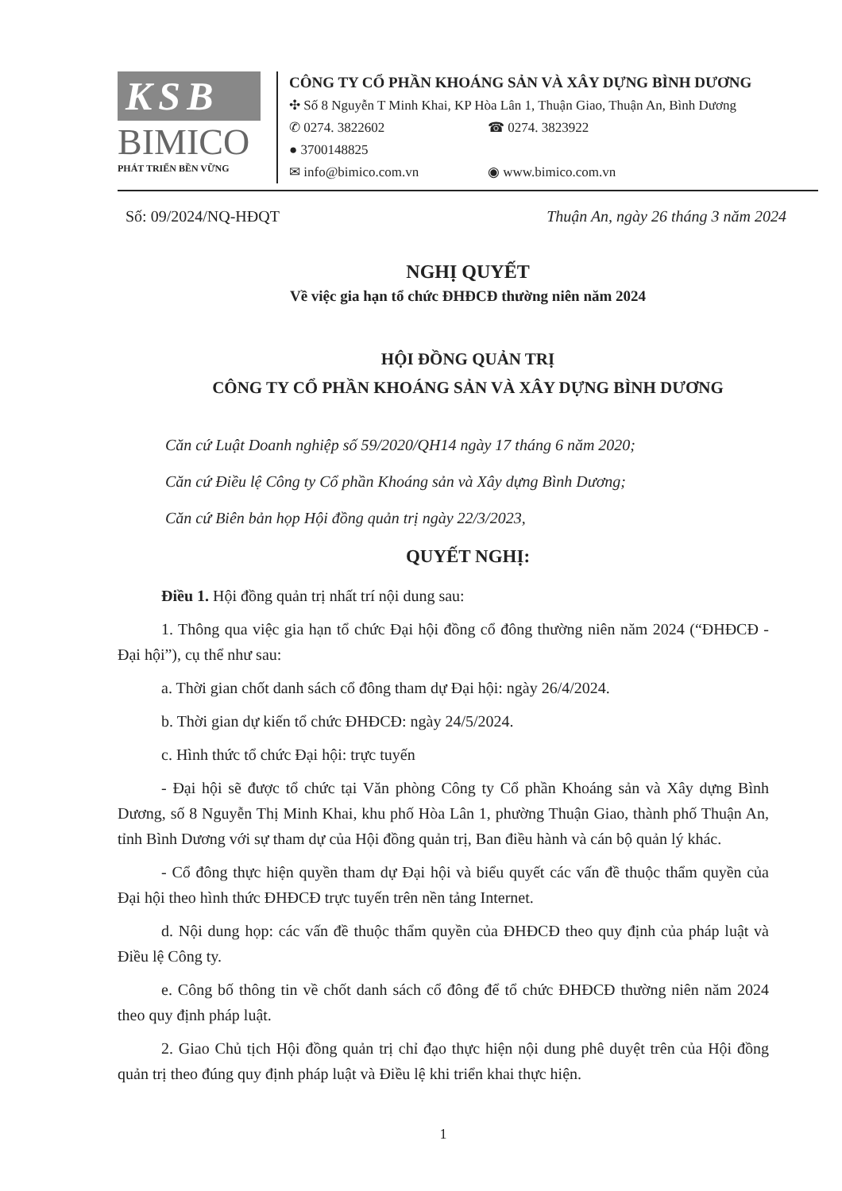KSB
BIMICO
PHÁT TRIỂN BỀN VỮNG
CÔNG TY CỔ PHẦN KHOÁNG SẢN VÀ XÂY DỰNG BÌNH DƯƠNG
✣ Số 8 Nguyễn T Minh Khai, KP Hòa Lân 1, Thuận Giao, Thuận An, Bình Dương
✆ 0274. 3822602 ☎ 0274. 3823922
● 3700148825
✉ info@bimico.com.vn ◉ www.bimico.com.vn
Số: 09/2024/NQ-HĐQT Thuận An, ngày 26 tháng 3 năm 2024
NGHỊ QUYẾT
Về việc gia hạn tổ chức ĐHĐCĐ thường niên năm 2024
HỘI ĐỒNG QUẢN TRỊ
CÔNG TY CỔ PHẦN KHOÁNG SẢN VÀ XÂY DỰNG BÌNH DƯƠNG
Căn cứ Luật Doanh nghiệp số 59/2020/QH14 ngày 17 tháng 6 năm 2020;
Căn cứ Điều lệ Công ty Cổ phần Khoáng sản và Xây dựng Bình Dương;
Căn cứ Biên bản họp Hội đồng quản trị ngày 22/3/2023,
QUYẾT NGHỊ:
Điều 1. Hội đồng quản trị nhất trí nội dung sau:
1. Thông qua việc gia hạn tổ chức Đại hội đồng cổ đông thường niên năm 2024 (“ĐHĐCĐ - Đại hội”), cụ thể như sau:
a. Thời gian chốt danh sách cổ đông tham dự Đại hội: ngày 26/4/2024.
b. Thời gian dự kiến tổ chức ĐHĐCĐ: ngày 24/5/2024.
c. Hình thức tổ chức Đại hội: trực tuyến
- Đại hội sẽ được tổ chức tại Văn phòng Công ty Cổ phần Khoáng sản và Xây dựng Bình Dương, số 8 Nguyễn Thị Minh Khai, khu phố Hòa Lân 1, phường Thuận Giao, thành phố Thuận An, tỉnh Bình Dương với sự tham dự của Hội đồng quản trị, Ban điều hành và cán bộ quản lý khác.
- Cổ đông thực hiện quyền tham dự Đại hội và biểu quyết các vấn đề thuộc thẩm quyền của Đại hội theo hình thức ĐHĐCĐ trực tuyến trên nền tảng Internet.
d. Nội dung họp: các vấn đề thuộc thẩm quyền của ĐHĐCĐ theo quy định của pháp luật và Điều lệ Công ty.
e. Công bố thông tin về chốt danh sách cổ đông để tổ chức ĐHĐCĐ thường niên năm 2024 theo quy định pháp luật.
2. Giao Chủ tịch Hội đồng quản trị chỉ đạo thực hiện nội dung phê duyệt trên của Hội đồng quản trị theo đúng quy định pháp luật và Điều lệ khi triển khai thực hiện.
1